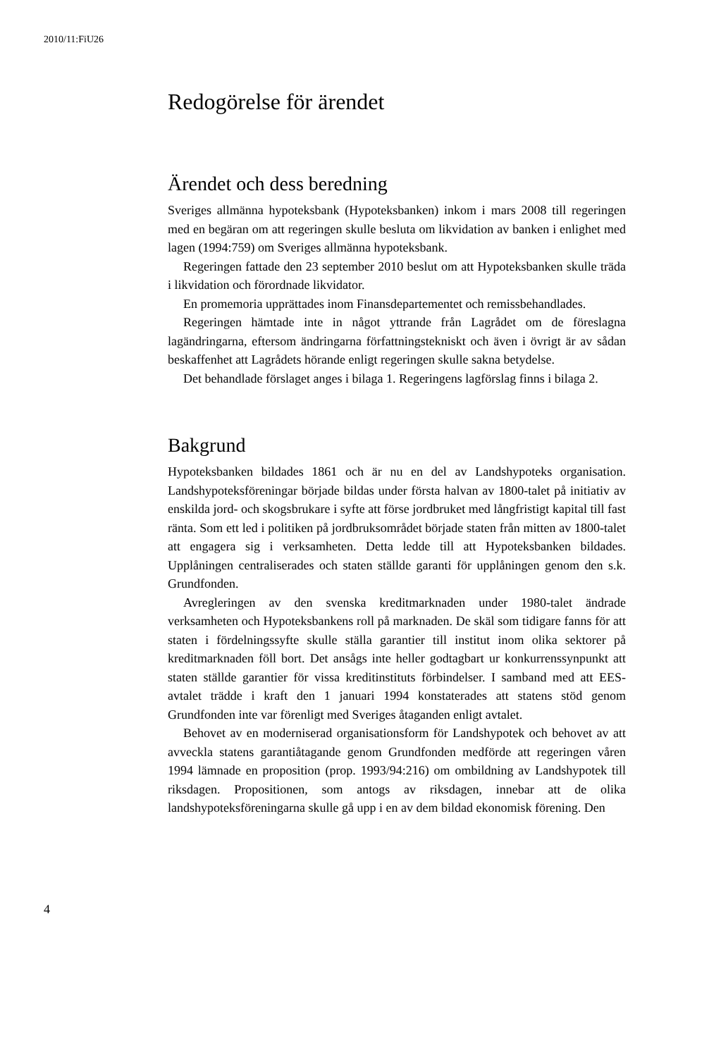2010/11:FiU26
Redogörelse för ärendet
Ärendet och dess beredning
Sveriges allmänna hypoteksbank (Hypoteksbanken) inkom i mars 2008 till regeringen med en begäran om att regeringen skulle besluta om likvidation av banken i enlighet med lagen (1994:759) om Sveriges allmänna hypoteksbank.
Regeringen fattade den 23 september 2010 beslut om att Hypoteksbanken skulle träda i likvidation och förordnade likvidator.
En promemoria upprättades inom Finansdepartementet och remissbehandlades.
Regeringen hämtade inte in något yttrande från Lagrådet om de föreslagna lagändringarna, eftersom ändringarna författningstekniskt och även i övrigt är av sådan beskaffenhet att Lagrådets hörande enligt regeringen skulle sakna betydelse.
Det behandlade förslaget anges i bilaga 1. Regeringens lagförslag finns i bilaga 2.
Bakgrund
Hypoteksbanken bildades 1861 och är nu en del av Landshypoteks organisation. Landshypoteksföreningar började bildas under första halvan av 1800-talet på initiativ av enskilda jord- och skogsbrukare i syfte att förse jordbruket med långfristigt kapital till fast ränta. Som ett led i politiken på jordbruksområdet började staten från mitten av 1800-talet att engagera sig i verksamheten. Detta ledde till att Hypoteksbanken bildades. Upplåningen centraliserades och staten ställde garanti för upplåningen genom den s.k. Grundfonden.
Avregleringen av den svenska kreditmarknaden under 1980-talet ändrade verksamheten och Hypoteksbankens roll på marknaden. De skäl som tidigare fanns för att staten i fördelningssyfte skulle ställa garantier till institut inom olika sektorer på kreditmarknaden föll bort. Det ansågs inte heller godtagbart ur konkurrenssynpunkt att staten ställde garantier för vissa kreditinstituts förbindelser. I samband med att EES-avtalet trädde i kraft den 1 januari 1994 konstaterades att statens stöd genom Grundfonden inte var förenligt med Sveriges åtaganden enligt avtalet.
Behovet av en moderniserad organisationsform för Landshypotek och behovet av att avveckla statens garantiåtagande genom Grundfonden medförde att regeringen våren 1994 lämnade en proposition (prop. 1993/94:216) om ombildning av Landshypotek till riksdagen. Propositionen, som antogs av riksdagen, innebar att de olika landshypoteksföreningarna skulle gå upp i en av dem bildad ekonomisk förening. Den
4